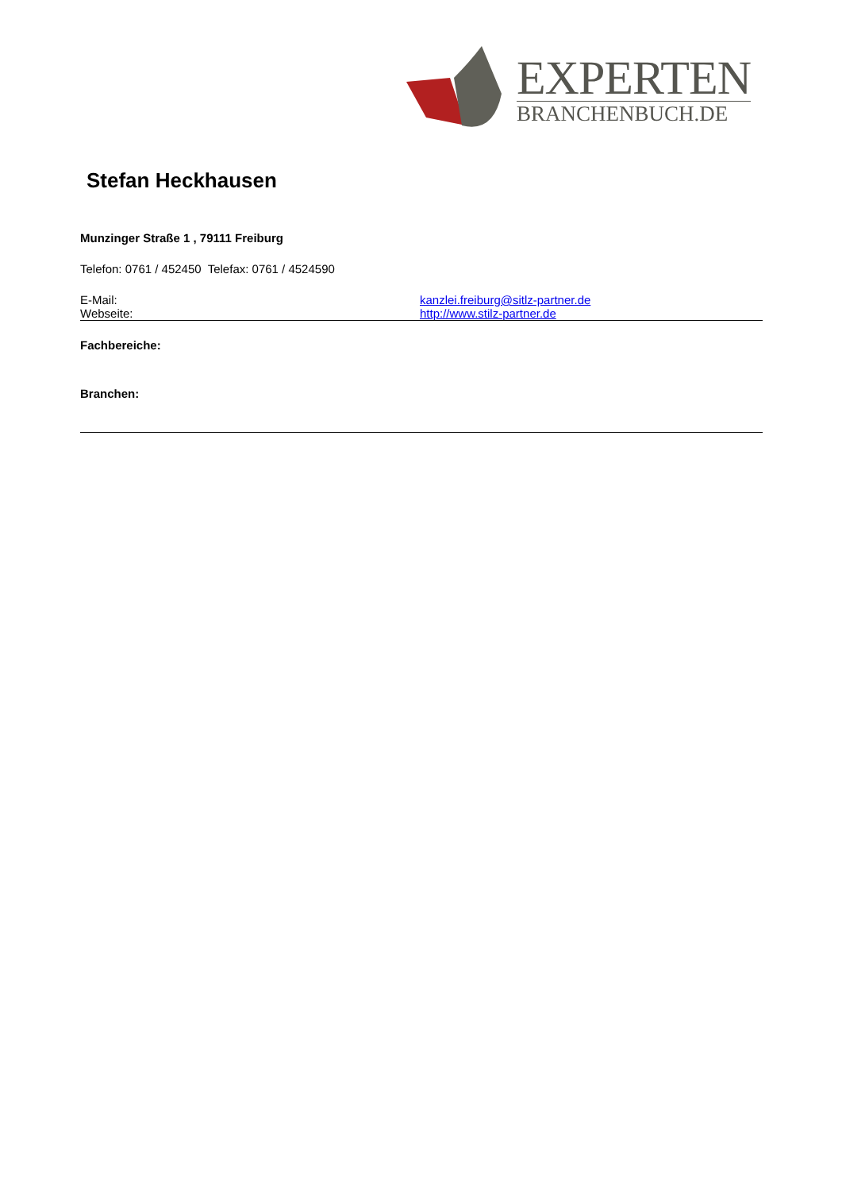EXPERTEN
BRANCHENBUCH.DE
Stefan Heckhausen
Munzinger Straße 1 , 79111 Freiburg
Telefon: 0761 / 452450 Telefax: 0761 / 4524590
E-Mail: kanzlei.freiburg@sitlz-partner.de
Webseite: http://www.stilz-partner.de
Fachbereiche:
Branchen: